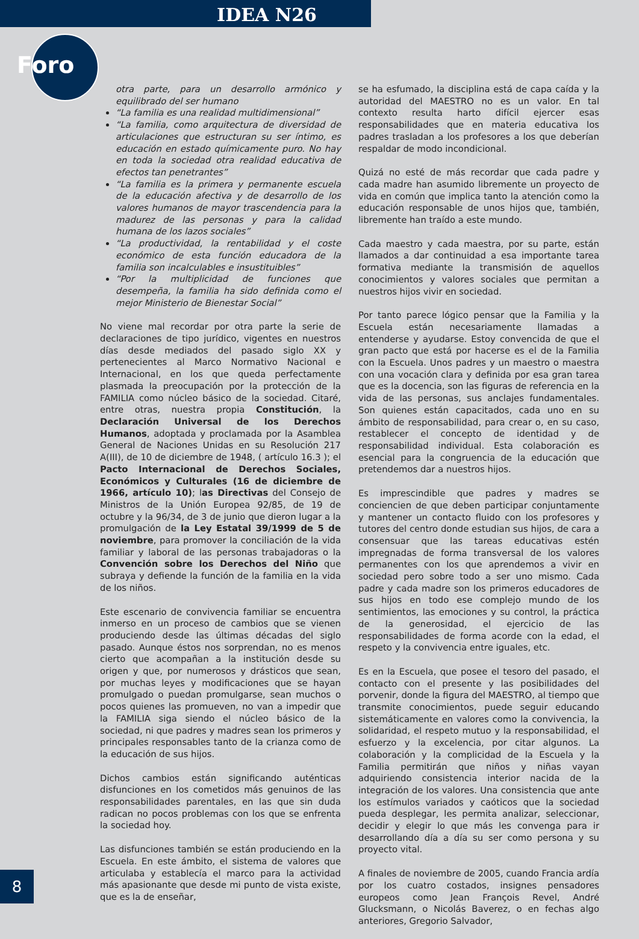IDEA N26
Foro
otra parte, para un desarrollo armónico y equilibrado del ser humano
“La familia es una realidad multidimensional”
“La familia, como arquitectura de diversidad de articulaciones que estructuran su ser íntimo, es educación en estado químicamente puro. No hay en toda la sociedad otra realidad educativa de efectos tan penetrantes”
“La familia es la primera y permanente escuela de la educación afectiva y de desarrollo de los valores humanos de mayor trascendencia para la madurez de las personas y para la calidad humana de los lazos sociales”
“La productividad, la rentabilidad y el coste económico de esta función educadora de la familia son incalculables e insustituibles”
“Por la multiplicidad de funciones que desempeña, la familia ha sido definida como el mejor Ministerio de Bienestar Social”
No viene mal recordar por otra parte la serie de declaraciones de tipo jurídico, vigentes en nuestros días desde mediados del pasado siglo XX y pertenecientes al Marco Normativo Nacional e Internacional, en los que queda perfectamente plasmada la preocupación por la protección de la FAMILIA como núcleo básico de la sociedad. Citaré, entre otras, nuestra propia Constitución, la Declaración Universal de los Derechos Humanos, adoptada y proclamada por la Asamblea General de Naciones Unidas en su Resolución 217 A(III), de 10 de diciembre de 1948, ( artículo 16.3 ); el Pacto Internacional de Derechos Sociales, Económicos y Culturales (16 de diciembre de 1966, artículo 10); las Directivas del Consejo de Ministros de la Unión Europea 92/85, de 19 de octubre y la 96/34, de 3 de junio que dieron lugar a la promulgación de la Ley Estatal 39/1999 de 5 de noviembre, para promover la conciliación de la vida familiar y laboral de las personas trabajadoras o la Convención sobre los Derechos del Niño que subraya y defiende la función de la familia en la vida de los niños.
Este escenario de convivencia familiar se encuentra inmerso en un proceso de cambios que se vienen produciendo desde las últimas décadas del siglo pasado. Aunque éstos nos sorprendan, no es menos cierto que acompañan a la institución desde su origen y que, por numerosos y drásticos que sean, por muchas leyes y modificaciones que se hayan promulgado o puedan promulgarse, sean muchos o pocos quienes las promueven, no van a impedir que la FAMILIA siga siendo el núcleo básico de la sociedad, ni que padres y madres sean los primeros y principales responsables tanto de la crianza como de la educación de sus hijos.
Dichos cambios están significando auténticas disfunciones en los cometidos más genuinos de las responsabilidades parentales, en las que sin duda radican no pocos problemas con los que se enfrenta la sociedad hoy.
Las disfunciones también se están produciendo en la Escuela. En este ámbito, el sistema de valores que articulaba y establecía el marco para la actividad más apasionante que desde mi punto de vista existe, que es la de enseñar,
se ha esfumado, la disciplina está de capa caída y la autoridad del MAESTRO no es un valor. En tal contexto resulta harto difícil ejercer esas responsabilidades que en materia educativa los padres trasladan a los profesores a los que deberían respaldar de modo incondicional.
Quizá no esté de más recordar que cada padre y cada madre han asumido libremente un proyecto de vida en común que implica tanto la atención como la educación responsable de unos hijos que, también, libremente han traído a este mundo.
Cada maestro y cada maestra, por su parte, están llamados a dar continuidad a esa importante tarea formativa mediante la transmisión de aquellos conocimientos y valores sociales que permitan a nuestros hijos vivir en sociedad.
Por tanto parece lógico pensar que la Familia y la Escuela están necesariamente llamadas a entenderse y ayudarse. Estoy convencida de que el gran pacto que está por hacerse es el de la Familia con la Escuela. Unos padres y un maestro o maestra con una vocación clara y definida por esa gran tarea que es la docencia, son las figuras de referencia en la vida de las personas, sus anclajes fundamentales. Son quienes están capacitados, cada uno en su ámbito de responsabilidad, para crear o, en su caso, restablecer el concepto de identidad y de responsabilidad individual. Esta colaboración es esencial para la congruencia de la educación que pretendemos dar a nuestros hijos.
Es imprescindible que padres y madres se conciencien de que deben participar conjuntamente y mantener un contacto fluido con los profesores y tutores del centro donde estudian sus hijos, de cara a consensuar que las tareas educativas estén impregnadas de forma transversal de los valores permanentes con los que aprendemos a vivir en sociedad pero sobre todo a ser uno mismo. Cada padre y cada madre son los primeros educadores de sus hijos en todo ese complejo mundo de los sentimientos, las emociones y su control, la práctica de la generosidad, el ejercicio de las responsabilidades de forma acorde con la edad, el respeto y la convivencia entre iguales, etc.
Es en la Escuela, que posee el tesoro del pasado, el contacto con el presente y las posibilidades del porvenir, donde la figura del MAESTRO, al tiempo que transmite conocimientos, puede seguir educando sistemáticamente en valores como la convivencia, la solidaridad, el respeto mutuo y la responsabilidad, el esfuerzo y la excelencia, por citar algunos. La colaboración y la complicidad de la Escuela y la Familia permitirán que niños y niñas vayan adquiriendo consistencia interior nacida de la integración de los valores. Una consistencia que ante los estímulos variados y caóticos que la sociedad pueda desplegar, les permita analizar, seleccionar, decidir y elegir lo que más les convenga para ir desarrollando día a día su ser como persona y su proyecto vital.
A finales de noviembre de 2005, cuando Francia ardía por los cuatro costados, insignes pensadores europeos como Jean François Revel, André Glucksmann, o Nicolás Baverez, o en fechas algo anteriores, Gregorio Salvador,
8